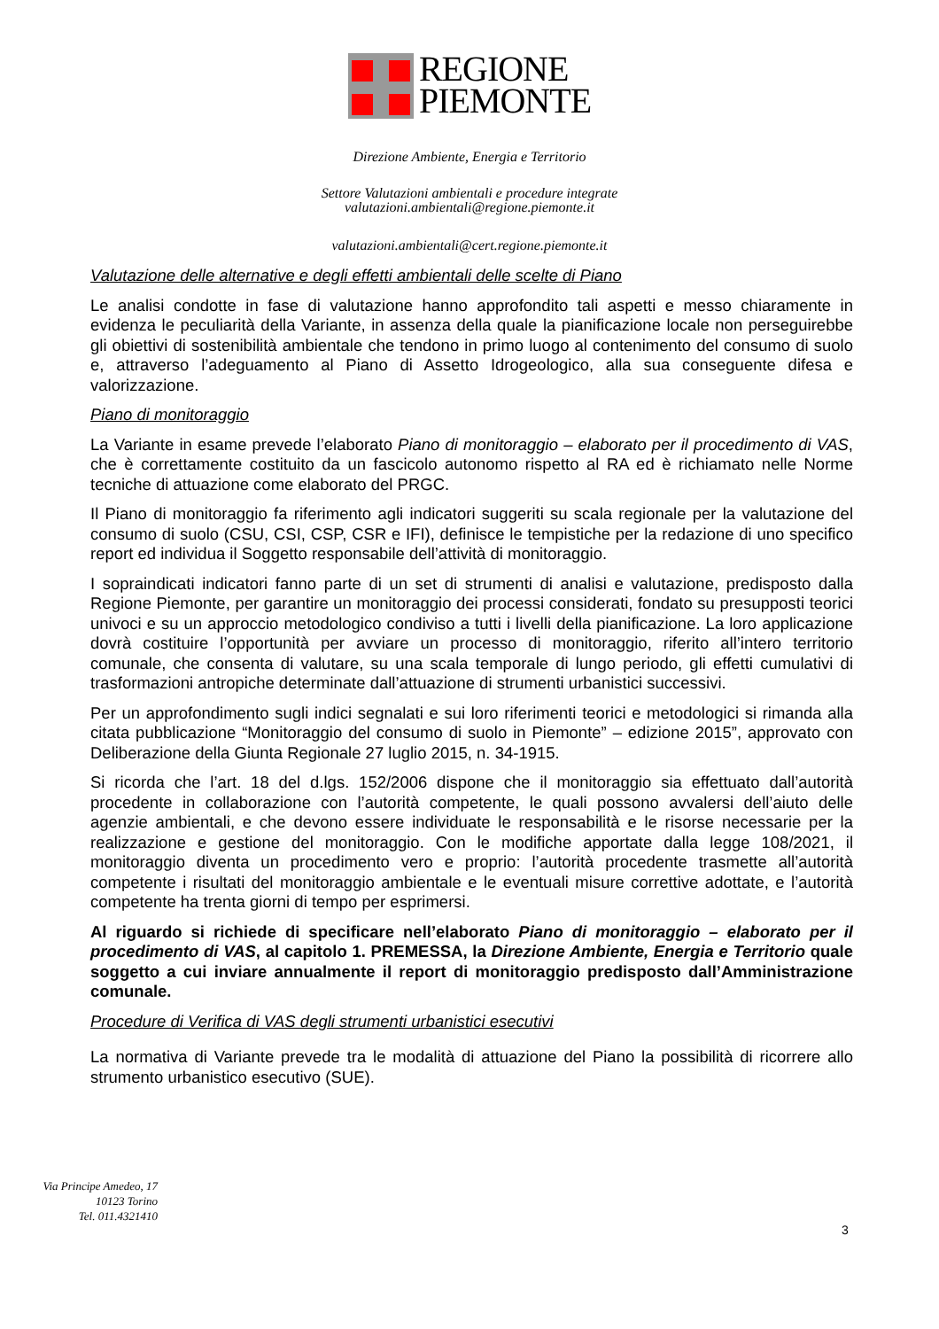REGIONE
PIEMONTE
Direzione Ambiente, Energia e Territorio
Settore Valutazioni ambientali e procedure integrate
valutazioni.ambientali@regione.piemonte.it
valutazioni.ambientali@cert.regione.piemonte.it
Valutazione delle alternative e degli effetti ambientali delle scelte di Piano
Le analisi condotte in fase di valutazione hanno approfondito tali aspetti e messo chiaramente in evidenza le peculiarità della Variante, in assenza della quale la pianificazione locale non perseguirebbe gli obiettivi di sostenibilità ambientale che tendono in primo luogo al contenimento del consumo di suolo e, attraverso l’adeguamento al Piano di Assetto Idrogeologico, alla sua conseguente difesa e valorizzazione.
Piano di monitoraggio
La Variante in esame prevede l’elaborato Piano di monitoraggio – elaborato per il procedimento di VAS, che è correttamente costituito da un fascicolo autonomo rispetto al RA ed è richiamato nelle Norme tecniche di attuazione come elaborato del PRGC.
Il Piano di monitoraggio fa riferimento agli indicatori suggeriti su scala regionale per la valutazione del consumo di suolo (CSU, CSI, CSP, CSR e IFI), definisce le tempistiche per la redazione di uno specifico report ed individua il Soggetto responsabile dell’attività di monitoraggio.
I sopraindicati indicatori fanno parte di un set di strumenti di analisi e valutazione, predisposto dalla Regione Piemonte, per garantire un monitoraggio dei processi considerati, fondato su presupposti teorici univoci e su un approccio metodologico condiviso a tutti i livelli della pianificazione. La loro applicazione dovrà costituire l’opportunità per avviare un processo di monitoraggio, riferito all’intero territorio comunale, che consenta di valutare, su una scala temporale di lungo periodo, gli effetti cumulativi di trasformazioni antropiche determinate dall’attuazione di strumenti urbanistici successivi.
Per un approfondimento sugli indici segnalati e sui loro riferimenti teorici e metodologici si rimanda alla citata pubblicazione “Monitoraggio del consumo di suolo in Piemonte” – edizione 2015”, approvato con Deliberazione della Giunta Regionale 27 luglio 2015, n. 34-1915.
Si ricorda che l’art. 18 del d.lgs. 152/2006 dispone che il monitoraggio sia effettuato dall’autorità procedente in collaborazione con l’autorità competente, le quali possono avvalersi dell’aiuto delle agenzie ambientali, e che devono essere individuate le responsabilità e le risorse necessarie per la realizzazione e gestione del monitoraggio. Con le modifiche apportate dalla legge 108/2021, il monitoraggio diventa un procedimento vero e proprio: l’autorità procedente trasmette all’autorità competente i risultati del monitoraggio ambientale e le eventuali misure correttive adottate, e l’autorità competente ha trenta giorni di tempo per esprimersi.
Al riguardo si richiede di specificare nell’elaborato Piano di monitoraggio – elaborato per il procedimento di VAS, al capitolo 1. PREMESSA, la Direzione Ambiente, Energia e Territorio quale soggetto a cui inviare annualmente il report di monitoraggio predisposto dall’Amministrazione comunale.
Procedure di Verifica di VAS degli strumenti urbanistici esecutivi
La normativa di Variante prevede tra le modalità di attuazione del Piano la possibilità di ricorrere allo strumento urbanistico esecutivo (SUE).
Via Principe Amedeo, 17
10123 Torino
Tel. 011.4321410
3